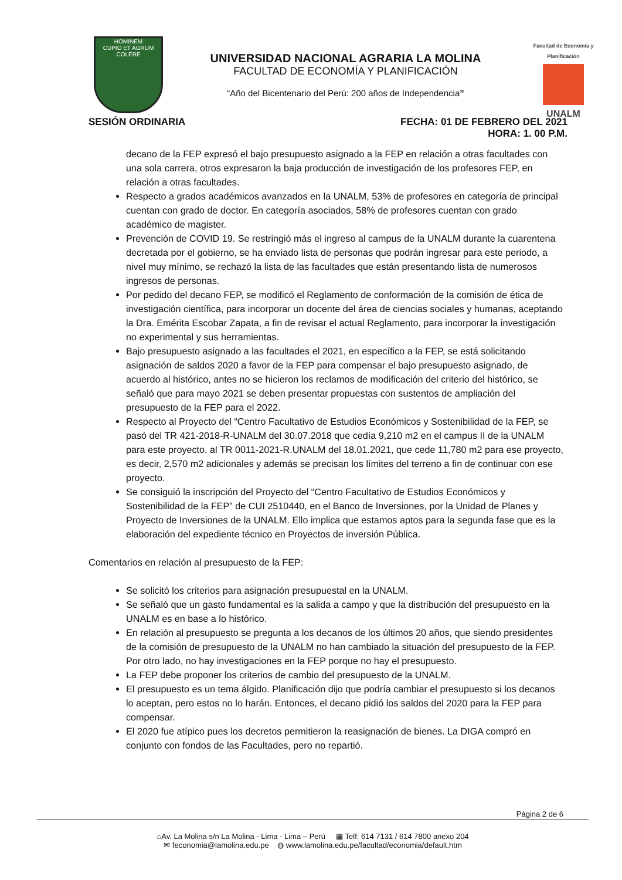HOMINEM
CUPIO ET AGRUM
COLERE
UNIVERSIDAD NACIONAL AGRARIA LA MOLINA
FACULTAD DE ECONOMÍA Y PLANIFICACIÓN
“Año del Bicentenario del Perú: 200 años de Independencia”
Facultad de Economía y Planificación
UNALM
SESIÓN ORDINARIA FECHA: 01 DE FEBRERO DEL 2021
HORA: 1. 00 P.M.
decano de la FEP expresó el bajo presupuesto asignado a la FEP en relación a otras facultades con una sola carrera, otros expresaron la baja producción de investigación de los profesores FEP, en relación a otras facultades.
Respecto a grados académicos avanzados en la UNALM, 53% de profesores en categoría de principal cuentan con grado de doctor. En categoría asociados, 58% de profesores cuentan con grado académico de magister.
Prevención de COVID 19. Se restringió más el ingreso al campus de la UNALM durante la cuarentena decretada por el gobierno, se ha enviado lista de personas que podrán ingresar para este periodo, a nivel muy mínimo, se rechazó la lista de las facultades que están presentando lista de numerosos ingresos de personas.
Por pedido del decano FEP, se modificó el Reglamento de conformación de la comisión de ética de investigación científica, para incorporar un docente del área de ciencias sociales y humanas, aceptando la Dra. Emérita Escobar Zapata, a fin de revisar el actual Reglamento, para incorporar la investigación no experimental y sus herramientas.
Bajo presupuesto asignado a las facultades el 2021, en específico a la FEP, se está solicitando asignación de saldos 2020 a favor de la FEP para compensar el bajo presupuesto asignado, de acuerdo al histórico, antes no se hicieron los reclamos de modificación del criterio del histórico, se señaló que para mayo 2021 se deben presentar propuestas con sustentos de ampliación del presupuesto de la FEP para el 2022.
Respecto al Proyecto del “Centro Facultativo de Estudios Económicos y Sostenibilidad de la FEP, se pasó del TR 421-2018-R-UNALM del 30.07.2018 que cedía 9,210 m2 en el campus II de la UNALM para este proyecto, al TR 0011-2021-R.UNALM del 18.01.2021, que cede 11,780 m2 para ese proyecto, es decir, 2,570 m2 adicionales y además se precisan los límites del terreno a fin de continuar con ese proyecto.
Se consiguió la inscripción del Proyecto del “Centro Facultativo de Estudios Económicos y Sostenibilidad de la FEP” de CUI 2510440, en el Banco de Inversiones, por la Unidad de Planes y Proyecto de Inversiones de la UNALM. Ello implica que estamos aptos para la segunda fase que es la elaboración del expediente técnico en Proyectos de inversión Pública.
Comentarios en relación al presupuesto de la FEP:
Se solicitó los criterios para asignación presupuestal en la UNALM.
Se señaló que un gasto fundamental es la salida a campo y que la distribución del presupuesto en la UNALM es en base a lo histórico.
En relación al presupuesto se pregunta a los decanos de los últimos 20 años, que siendo presidentes de la comisión de presupuesto de la UNALM no han cambiado la situación del presupuesto de la FEP. Por otro lado, no hay investigaciones en la FEP porque no hay el presupuesto.
La FEP debe proponer los criterios de cambio del presupuesto de la UNALM.
El presupuesto es un tema álgido. Planificación dijo que podría cambiar el presupuesto si los decanos lo aceptan, pero estos no lo harán. Entonces, el decano pidió los saldos del 2020 para la FEP para compensar.
El 2020 fue atípico pues los decretos permitieron la reasignación de bienes. La DIGA compró en conjunto con fondos de las Facultades, pero no repartió.
Página 2 de 6
⌂Av. La Molina s/n La Molina - Lima - Lima – Perú ▦ Telf: 614 7131 / 614 7800 anexo 204
✉ feconomia@lamolina.edu.pe ◍ www.lamolina.edu.pe/facultad/economia/default.htm